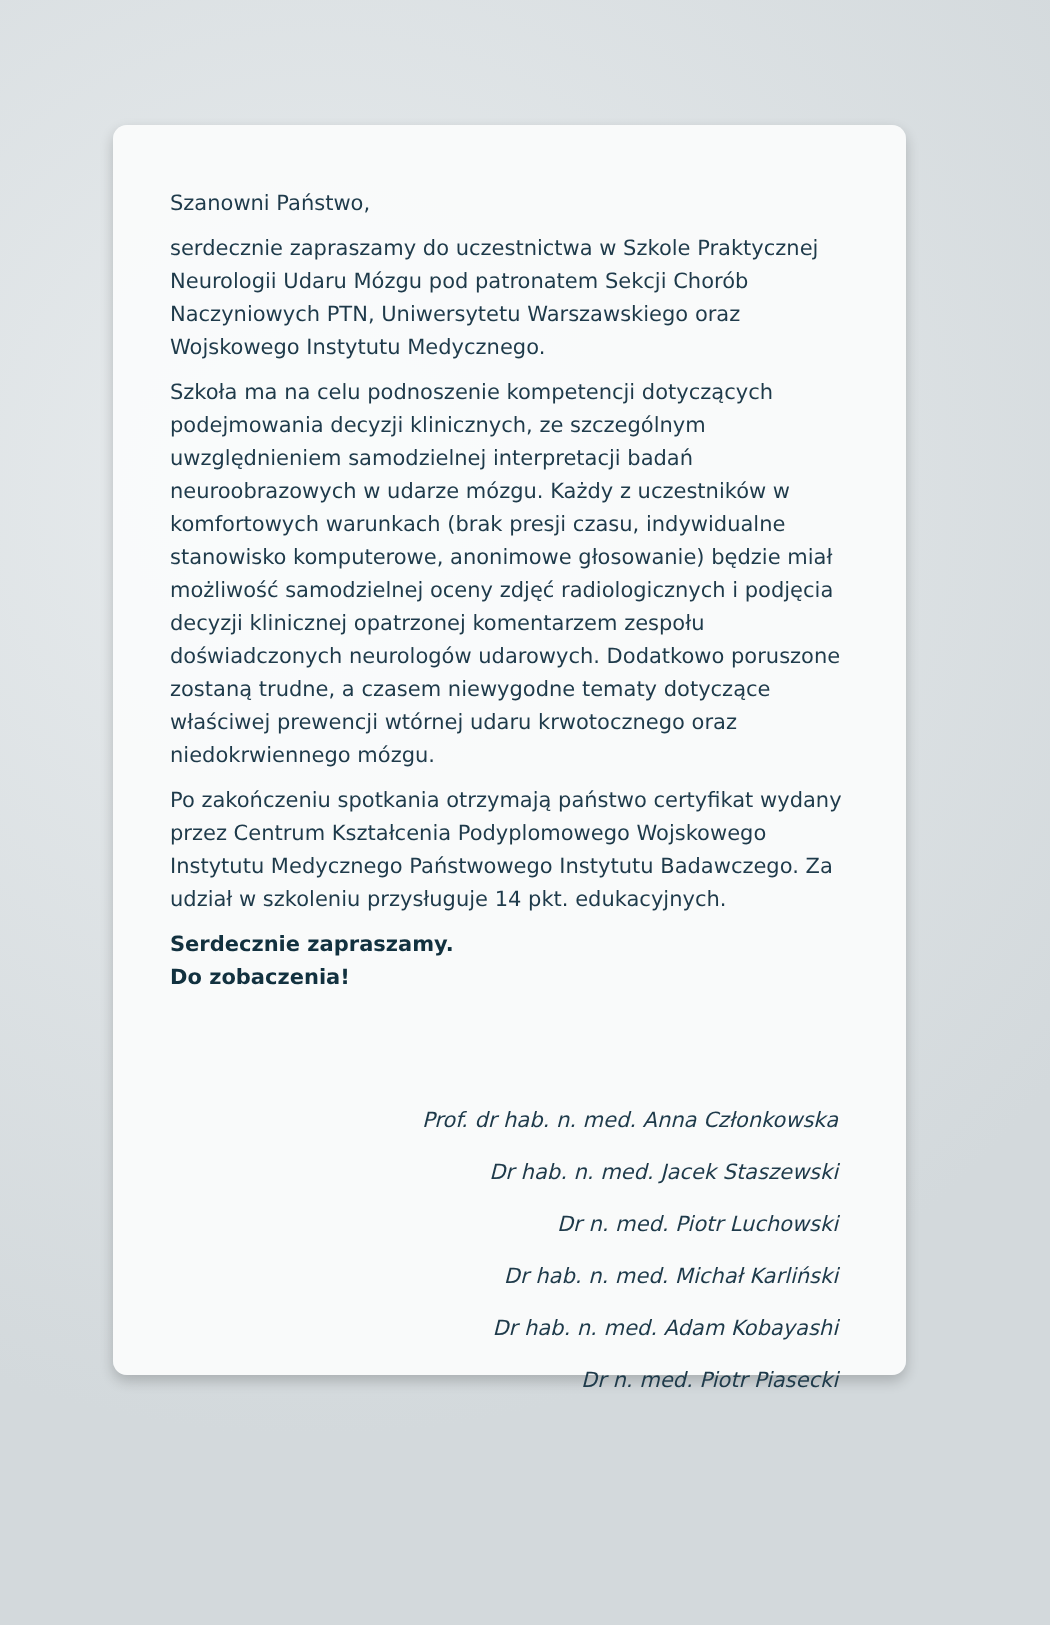Szanowni Państwo,
serdecznie zapraszamy do uczestnictwa w Szkole Praktycznej Neurologii Udaru Mózgu pod patronatem Sekcji Chorób Naczyniowych PTN, Uniwersytetu Warszawskiego oraz Wojskowego Instytutu Medycznego.
Szkoła ma na celu podnoszenie kompetencji dotyczących podejmowania decyzji klinicznych, ze szczególnym uwzględnieniem samodzielnej interpretacji badań neuroobrazowych w udarze mózgu. Każdy z uczestników w komfortowych warunkach (brak presji czasu, indywidualne stanowisko komputerowe, anonimowe głosowanie) będzie miał możliwość samodzielnej oceny zdjęć radiologicznych i podjęcia decyzji klinicznej opatrzonej komentarzem zespołu doświadczonych neurologów udarowych. Dodatkowo poruszone zostaną trudne, a czasem niewygodne tematy dotyczące właściwej prewencji wtórnej udaru krwotocznego oraz niedokrwiennego mózgu.
Po zakończeniu spotkania otrzymają państwo certyfikat wydany przez Centrum Kształcenia Podyplomowego Wojskowego Instytutu Medycznego Państwowego Instytutu Badawczego. Za udział w szkoleniu przysługuje 14 pkt. edukacyjnych.
Serdecznie zapraszamy.
Do zobaczenia!
Prof. dr hab. n. med. Anna Członkowska
Dr hab. n. med. Jacek Staszewski
Dr n. med. Piotr Luchowski
Dr hab. n. med. Michał Karliński
Dr hab. n. med. Adam Kobayashi
Dr n. med. Piotr Piasecki